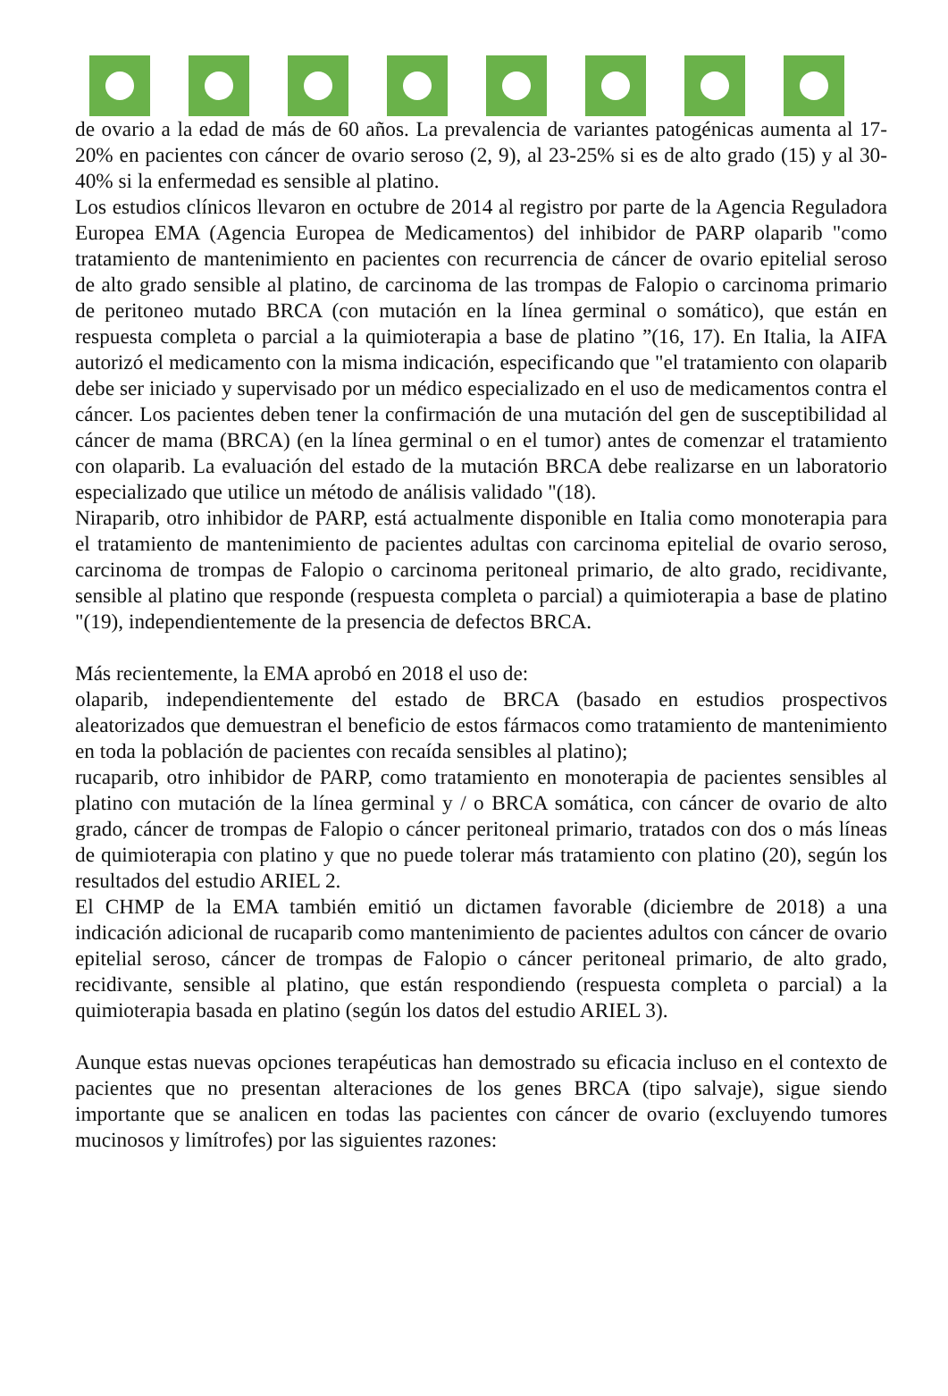de ovario a la edad de más de 60 años. La prevalencia de variantes patogénicas aumenta al 17-20% en pacientes con cáncer de ovario seroso (2, 9), al 23-25% si es de alto grado (15) y al 30-40% si la enfermedad es sensible al platino.
Los estudios clínicos llevaron en octubre de 2014 al registro por parte de la Agencia Reguladora Europea EMA (Agencia Europea de Medicamentos) del inhibidor de PARP olaparib "como tratamiento de mantenimiento en pacientes con recurrencia de cáncer de ovario epitelial seroso de alto grado sensible al platino, de carcinoma de las trompas de Falopio o carcinoma primario de peritoneo mutado BRCA (con mutación en la línea germinal o somático), que están en respuesta completa o parcial a la quimioterapia a base de platino ”(16, 17). En Italia, la AIFA autorizó el medicamento con la misma indicación, especificando que "el tratamiento con olaparib debe ser iniciado y supervisado por un médico especializado en el uso de medicamentos contra el cáncer. Los pacientes deben tener la confirmación de una mutación del gen de susceptibilidad al cáncer de mama (BRCA) (en la línea germinal o en el tumor) antes de comenzar el tratamiento con olaparib. La evaluación del estado de la mutación BRCA debe realizarse en un laboratorio especializado que utilice un método de análisis validado "(18).
Niraparib, otro inhibidor de PARP, está actualmente disponible en Italia como monoterapia para el tratamiento de mantenimiento de pacientes adultas con carcinoma epitelial de ovario seroso, carcinoma de trompas de Falopio o carcinoma peritoneal primario, de alto grado, recidivante, sensible al platino que responde (respuesta completa o parcial) a quimioterapia a base de platino "(19), independientemente de la presencia de defectos BRCA.
Más recientemente, la EMA aprobó en 2018 el uso de:
olaparib, independientemente del estado de BRCA (basado en estudios prospectivos aleatorizados que demuestran el beneficio de estos fármacos como tratamiento de mantenimiento en toda la población de pacientes con recaída sensibles al platino);
rucaparib, otro inhibidor de PARP, como tratamiento en monoterapia de pacientes sensibles al platino con mutación de la línea germinal y / o BRCA somática, con cáncer de ovario de alto grado, cáncer de trompas de Falopio o cáncer peritoneal primario, tratados con dos o más líneas de quimioterapia con platino y que no puede tolerar más tratamiento con platino (20), según los resultados del estudio ARIEL 2.
El CHMP de la EMA también emitió un dictamen favorable (diciembre de 2018) a una indicación adicional de rucaparib como mantenimiento de pacientes adultos con cáncer de ovario epitelial seroso, cáncer de trompas de Falopio o cáncer peritoneal primario, de alto grado, recidivante, sensible al platino, que están respondiendo (respuesta completa o parcial) a la quimioterapia basada en platino (según los datos del estudio ARIEL 3).
Aunque estas nuevas opciones terapéuticas han demostrado su eficacia incluso en el contexto de pacientes que no presentan alteraciones de los genes BRCA (tipo salvaje), sigue siendo importante que se analicen en todas las pacientes con cáncer de ovario (excluyendo tumores mucinosos y limítrofes) por las siguientes razones: